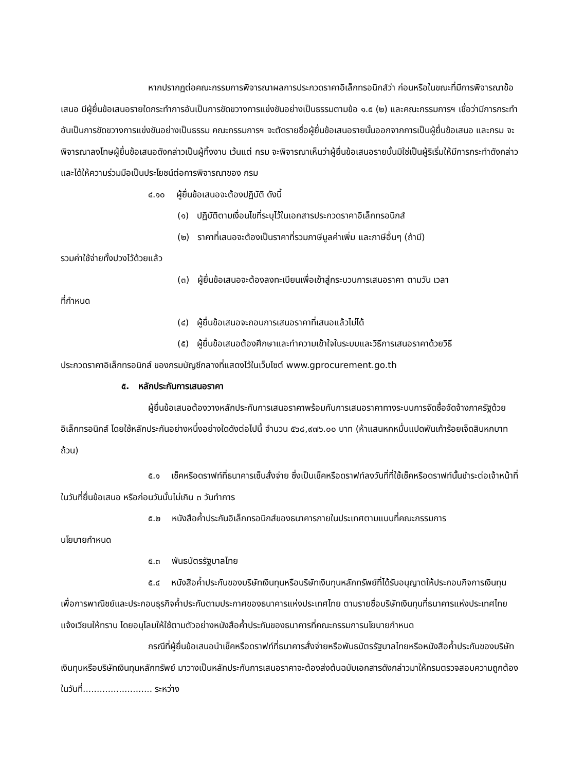หากปรากฏต่อคณะกรรมการพิจารณาผลการประกวดราคาอิเล็กทรอนิกส์ว่า ก่อนหรือในขณะที่มีการพิจารณาข้อเสนอ มีผู้ยื่นข้อเสนอรายใดกระทำการอันเป็นการขัดขวางการแข่งขันอย่างเป็นธรรมตามข้อ ๑.๕ (๒) และคณะกรรมการฯ เชื่อว่ามีการกระทำอันเป็นการขัดขวางการแข่งขันอย่างเป็นธรรม คณะกรรมการฯ จะตัดรายชื่อผู้ยื่นข้อเสนอรายนั้นออกจากการเป็นผู้ยื่นข้อเสนอ และกรม จะพิจารณาลงโทษผู้ยื่นข้อเสนอดังกล่าวเป็นผู้ทิ้งงาน เว้นแต่ กรม จะพิจารณาเห็นว่าผู้ยื่นข้อเสนอรายนั้นมิใช่เป็นผู้ริเริ่มให้มีการกระทำดังกล่าวและได้ให้ความร่วมมือเป็นประโยชน์ต่อการพิจารณาของ กรม
๔.๑๐ ผู้ยื่นข้อเสนอจะต้องปฏิบัติ ดังนี้
(๑) ปฏิบัติตามเงื่อนไขที่ระบุไว้ในเอกสารประกวดราคาอิเล็กทรอนิกส์
(๒) ราคาที่เสนอจะต้องเป็นราคาที่รวมภาษีมูลค่าเพิ่ม และภาษีอื่นๆ (ถ้ามี)
รวมค่าใช้จ่ายทั้งปวงไว้ด้วยแล้ว
(๓) ผู้ยื่นข้อเสนอจะต้องลงทะเบียนเพื่อเข้าสู่กระบวนการเสนอราคา ตามวัน เวลา
ที่กำหนด
(๔) ผู้ยื่นข้อเสนอจะถอนการเสนอราคาที่เสนอแล้วไม่ได้
(๕) ผู้ยื่นข้อเสนอต้องศึกษาและทำความเข้าใจในระบบและวิธีการเสนอราคาด้วยวิธี
ประกวดราคาอิเล็กทรอนิกส์ ของกรมบัญชีกลางที่แสดงไว้ในเว็บไซต์ www.gprocurement.go.th
๕. หลักประกันการเสนอราคา
ผู้ยื่นข้อเสนอต้องวางหลักประกันการเสนอราคาพร้อมกับการเสนอราคาทางระบบการจัดซื้อจัดจ้างภาครัฐด้วยอิเล็กทรอนิกส์ โดยใช้หลักประกันอย่างหนึ่งอย่างใดดังต่อไปนี้ จำนวน ๕๖๘,๙๗๖.๐๐ บาท (ห้าแสนหกหมื่นแปดพันเก้าร้อยเจ็ดสิบหกบาทถ้วน)
๕.๑ เช็คหรือดราฟท์ที่ธนาคารเซ็นสั่งจ่าย ซึ่งเป็นเช็คหรือดราฟท์ลงวันที่ที่ใช้เช็คหรือดราฟท์นั้นชำระต่อเจ้าหน้าที่ในวันที่ยื่นข้อเสนอ หรือก่อนวันนั้นไม่เกิน ๓ วันทำการ
๕.๒ หนังสือค้ำประกันอิเล็กทรอนิกส์ของธนาคารภายในประเทศตามแบบที่คณะกรรมการ
นโยบายกำหนด
๕.๓ พันธบัตรรัฐบาลไทย
๕.๔ หนังสือค้ำประกันของบริษัทเงินทุนหรือบริษัทเงินทุนหลักทรัพย์ที่ได้รับอนุญาตให้ประกอบกิจการเงินทุนเพื่อการพาณิชย์และประกอบธุรกิจค้ำประกันตามประกาศของธนาคารแห่งประเทศไทย ตามรายชื่อบริษัทเงินทุนที่ธนาคารแห่งประเทศไทยแจ้งเวียนให้ทราบ โดยอนุโลมให้ใช้ตามตัวอย่างหนังสือค้ำประกันของธนาคารที่คณะกรรมการนโยบายกำหนด
กรณีที่ผู้ยื่นข้อเสนอนำเช็คหรือดราฟท์ที่ธนาคารสั่งจ่ายหรือพันธบัตรรัฐบาลไทยหรือหนังสือค้ำประกันของบริษัทเงินทุนหรือบริษัทเงินทุนหลักทรัพย์ มาวางเป็นหลักประกันการเสนอราคาจะต้องส่งต้นฉบับเอกสารดังกล่าวมาให้กรมตรวจสอบความถูกต้องในวันที่......................... ระหว่าง